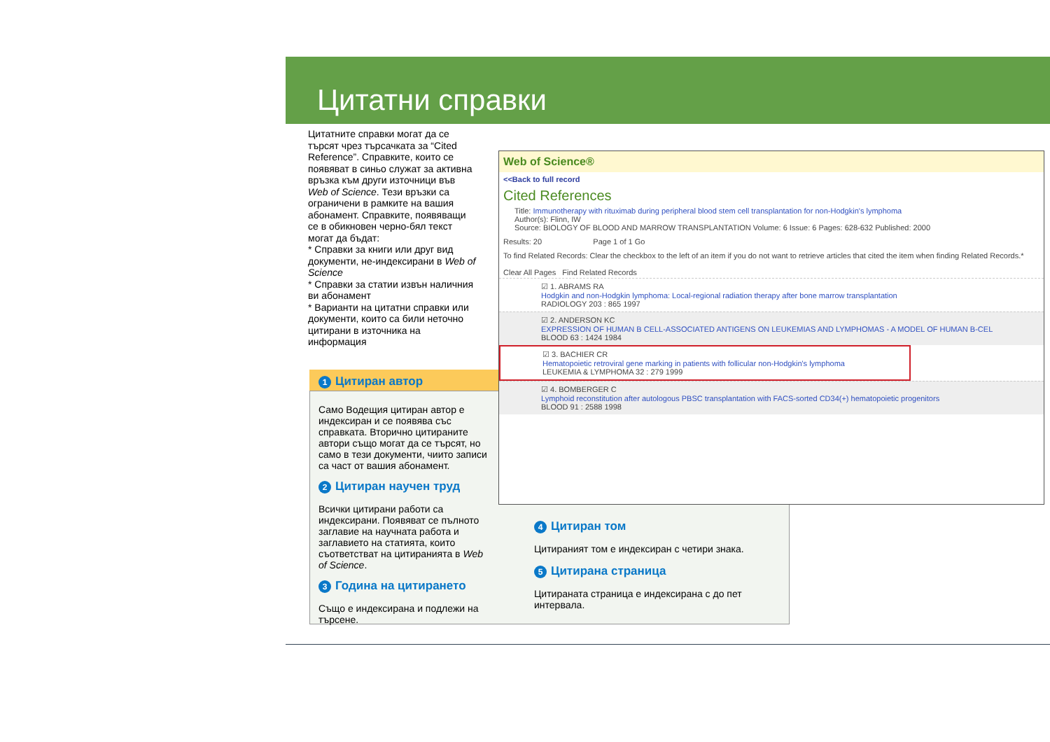Цитатни справки
Цитатните справки могат да се търсят чрез търсачката за “Cited Reference”. Справките, които се появяват в синьо служат за активна връзка към други източници във Web of Science. Тези връзки са ограничени в рамките на вашия абонамент. Справките, появяващи се в обикновен черно-бял текст могат да бъдат:
* Справки за книги или друг вид документи, не-индексирани в Web of Science
* Справки за статии извън наличния ви абонамент
* Варианти на цитатни справки или документи, които са били неточно цитирани в източника на информация
1 Цитиран автор
Само Водещия цитиран автор е индексиран и се появява със справката. Вторично цитираните автори също могат да се търсят, но само в тези документи, чиито записи са част от вашия абонамент.
2 Цитиран научен труд
Всички цитирани работи са индексирани. Появяват се пълното заглавие на научната работа и заглавието на статията, които съответстват на цитиранията в Web of Science.
3 Година на цитирането
Също е индексирана и подлежи на търсене.
4 Цитиран том
Цитираният том е индексиран с четири знака.
5 Цитирана страница
Цитираната страница е индексирана с до пет интервала.
Web of Science®
<<Back to full record
Cited References
Title: Immunotherapy with rituximab during peripheral blood stem cell transplantation for non-Hodgkin's lymphoma
Author(s): Flinn, IW
Source: BIOLOGY OF BLOOD AND MARROW TRANSPLANTATION Volume: 6 Issue: 6 Pages: 628-632 Published: 2000
Results: 20 Page 1 of 1 Go
To find Related Records: Clear the checkbox to the left of an item if you do not want to retrieve articles that cited the item when finding Related Records.*
Clear All Pages Find Related Records
☑ 1. ABRAMS RA
Hodgkin and non-Hodgkin lymphoma: Local-regional radiation therapy after bone marrow transplantation
RADIOLOGY 203 : 865 1997
☑ 2. ANDERSON KC
EXPRESSION OF HUMAN B CELL-ASSOCIATED ANTIGENS ON LEUKEMIAS AND LYMPHOMAS - A MODEL OF HUMAN B-CEL
BLOOD 63 : 1424 1984
☑ 3. BACHIER CR
Hematopoietic retroviral gene marking in patients with follicular non-Hodgkin's lymphoma
LEUKEMIA & LYMPHOMA 32 : 279 1999
☑ 4. BOMBERGER C
Lymphoid reconstitution after autologous PBSC transplantation with FACS-sorted CD34(+) hematopoietic progenitors
BLOOD 91 : 2588 1998